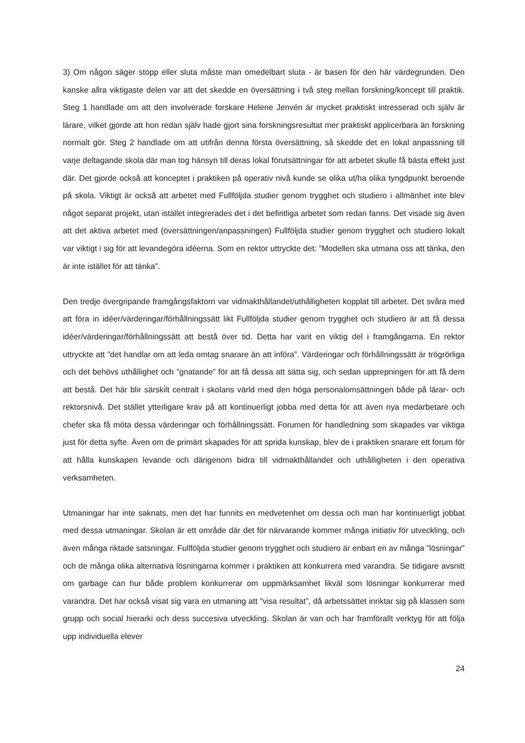3) Om någon säger stopp eller sluta måste man omedelbart sluta - är basen för den här värdegrunden. Den kanske allra viktigaste delen var att det skedde en översättning i två steg mellan forskning/koncept till praktik. Steg 1 handlade om att den involverade forskare Helene Jenvén är mycket praktiskt intresserad och själv är lärare, vilket gjorde att hon redan själv hade gjort sina forskningsresultat mer praktiskt applicerbara än forskning normalt gör. Steg 2 handlade om att utifrån denna första översättning, så skedde det en lokal anpassning till varje deltagande skola där man tog hänsyn till deras lokal förutsättningar för att arbetet skulle få bästa effekt just där. Det gjorde också att konceptet i praktiken på operativ nivå kunde se olika ut/ha olika tyngdpunkt beroende på skola. Viktigt är också att arbetet med Fullföljda studier genom trygghet och studiero i allmänhet inte blev något separat projekt, utan istället integrerades det i det befintliga arbetet som redan fanns. Det visade sig även att det aktiva arbetet med (översättningen/anpassningen) Fullföljda studier genom trygghet och studiero lokalt var viktigt i sig för att levandegöra idéerna. Som en rektor uttryckte det: ”Modellen ska utmana oss att tänka, den är inte istället för att tänka”.
Den tredje övergripande framgångsfaktorn var vidmakthållandet/uthålligheten kopplat till arbetet. Det svåra med att föra in idéer/värderingar/förhållningssätt likt Fullföljda studier genom trygghet och studiero är att få dessa idéer/värderingar/förhållningssätt att bestå över tid. Detta har varit en viktig del i framgångarna. En rektor uttryckte att ”det handlar om att leda omtag snarare än att införa”. Värderingar och förhållningssätt är trögrörliga och det behövs uthållighet och ”gnatande” för att få dessa att sätta sig, och sedan upprepningen för att få dem att bestå. Det här blir särskilt centralt i skolans värld med den höga personalomsättningen både på lärar- och rektorsnivå. Det stället ytterligare krav på att kontinuerligt jobba med detta för att även nya medarbetare och chefer ska få möta dessa värderingar och förhållningssätt. Forumen för handledning som skapades var viktiga just för detta syfte. Även om de primärt skapades för att sprida kunskap, blev de i praktiken snarare ett forum för att hålla kunskapen levande och därigenom bidra till vidmakthållandet och uthålligheten i den operativa verksamheten.
Utmaningar har inte saknats, men det har funnits en medvetenhet om dessa och man har kontinuerligt jobbat med dessa utmaningar. Skolan är ett område där det för närvarande kommer många initiativ för utveckling, och även många riktade satsningar. Fullföljda studier genom trygghet och studiero är enbart en av många ”lösningar” och de många olika alternativa lösningarna kommer i praktiken att konkurrera med varandra. Se tidigare avsnitt om garbage can hur både problem konkurrerar om uppmärksamhet likväl som lösningar konkurrerar med varandra. Det har också visat sig vara en utmaning att ”visa resultat”, då arbetssättet inriktar sig på klassen som grupp och social hierarki och dess succesiva utveckling. Skolan är van och har framförallt verktyg för att följa upp individuella elever
24